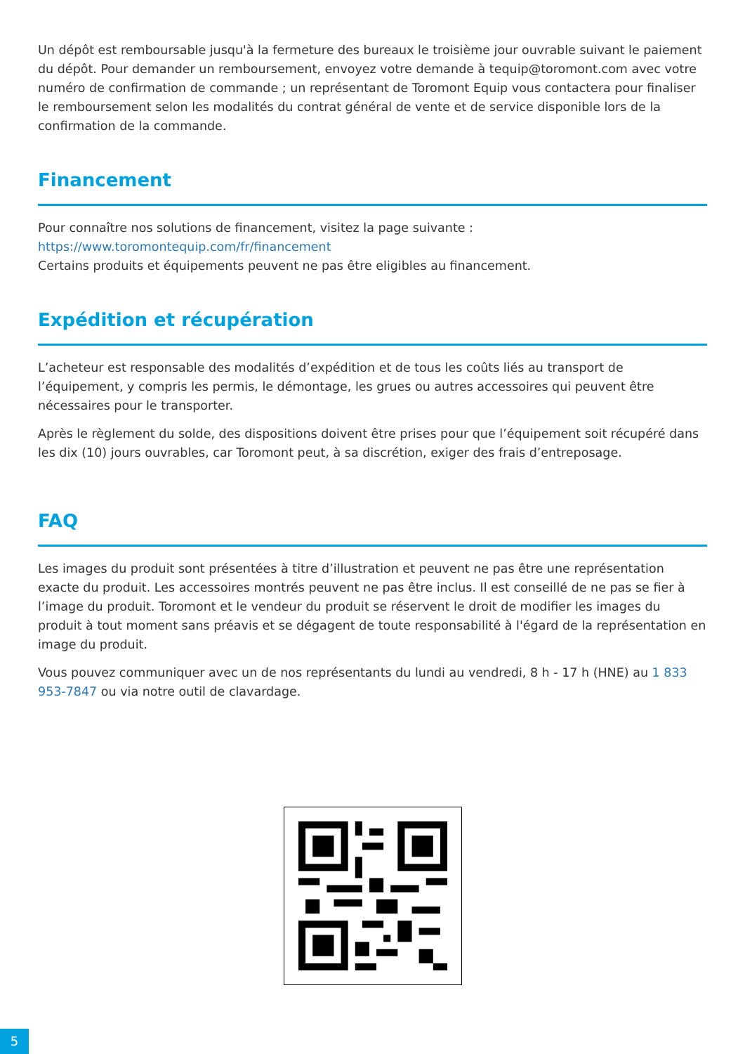Un dépôt est remboursable jusqu'à la fermeture des bureaux le troisième jour ouvrable suivant le paiement du dépôt. Pour demander un remboursement, envoyez votre demande à tequip@toromont.com avec votre numéro de confirmation de commande ; un représentant de Toromont Equip vous contactera pour finaliser le remboursement selon les modalités du contrat général de vente et de service disponible lors de la confirmation de la commande.
Financement
Pour connaître nos solutions de financement, visitez la page suivante :
https://www.toromontequip.com/fr/financement
Certains produits et équipements peuvent ne pas être eligibles au financement.
Expédition et récupération
L’acheteur est responsable des modalités d’expédition et de tous les coûts liés au transport de l’équipement, y compris les permis, le démontage, les grues ou autres accessoires qui peuvent être nécessaires pour le transporter.
Après le règlement du solde, des dispositions doivent être prises pour que l’équipement soit récupéré dans les dix (10) jours ouvrables, car Toromont peut, à sa discrétion, exiger des frais d’entreposage.
FAQ
Les images du produit sont présentées à titre d’illustration et peuvent ne pas être une représentation exacte du produit. Les accessoires montrés peuvent ne pas être inclus. Il est conseillé de ne pas se fier à l’image du produit. Toromont et le vendeur du produit se réservent le droit de modifier les images du produit à tout moment sans préavis et se dégagent de toute responsabilité à l'égard de la représentation en image du produit.
Vous pouvez communiquer avec un de nos représentants du lundi au vendredi, 8 h - 17 h (HNE) au 1 833 953-7847 ou via notre outil de clavardage.
5